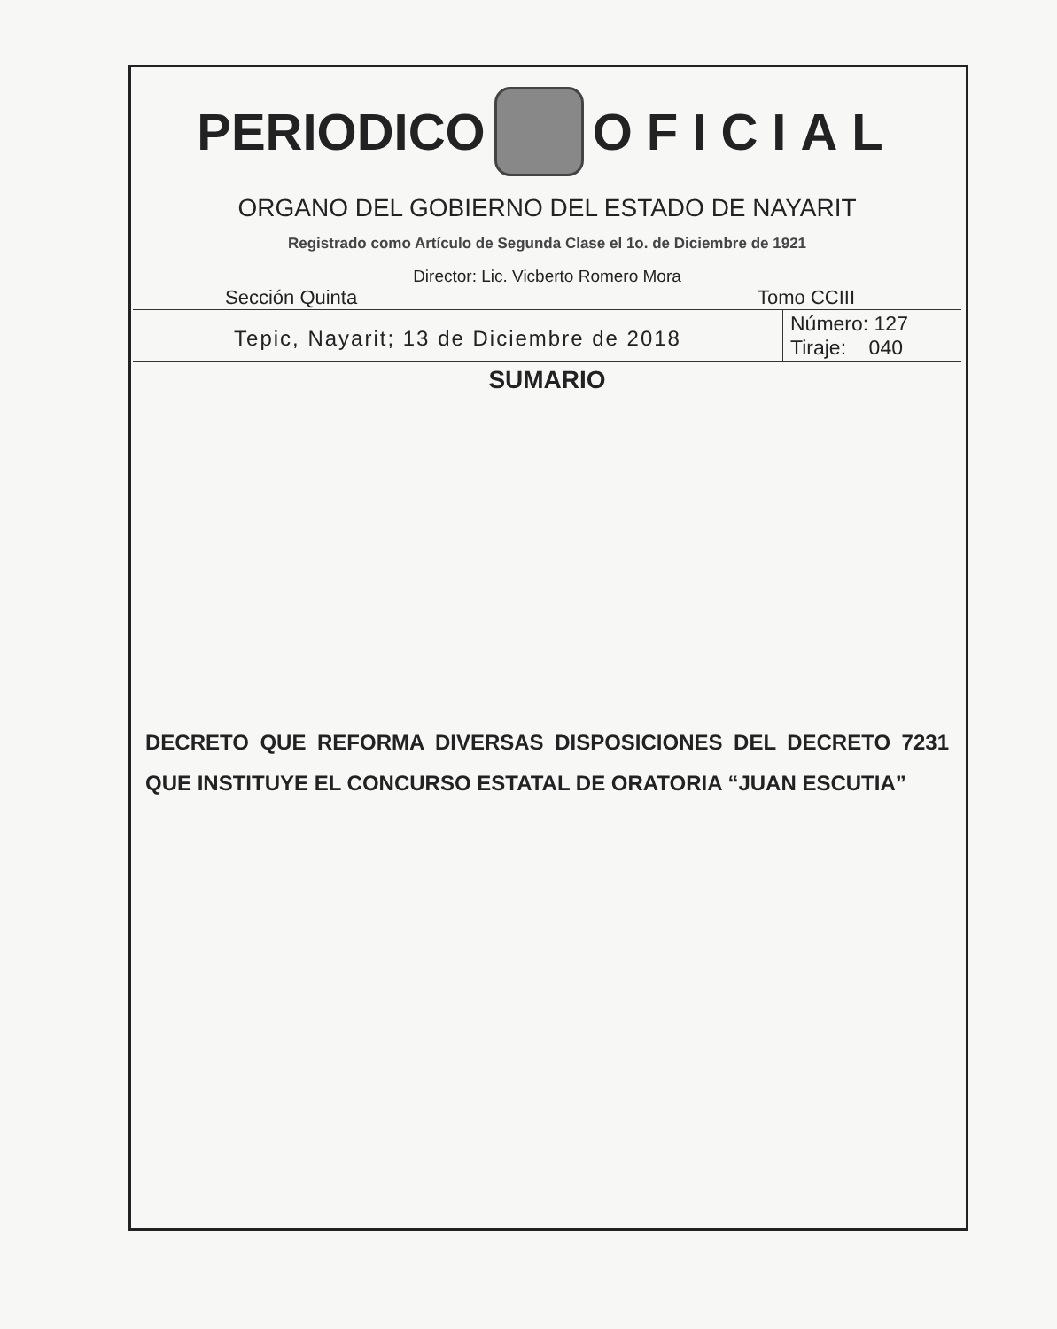PERIODICO OFICIAL
ORGANO DEL GOBIERNO DEL ESTADO DE NAYARIT
Registrado como Artículo de Segunda Clase el 1o. de Diciembre de 1921
Director: Lic. Vicberto Romero Mora
Sección Quinta Tomo CCIII
Tepic, Nayarit; 13 de Diciembre de 2018
Número: 127
Tiraje: 040
SUMARIO
DECRETO QUE REFORMA DIVERSAS DISPOSICIONES DEL DECRETO 7231 QUE INSTITUYE EL CONCURSO ESTATAL DE ORATORIA “JUAN ESCUTIA”